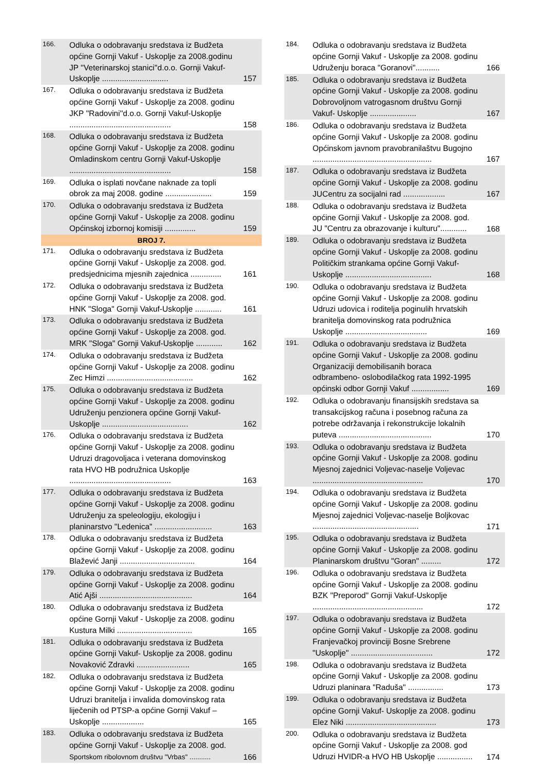| 166. | Odluka o odobravanju sredstava iz Budžeta općine Gornji Vakuf - Uskoplje za 2008.godinu JP ''Veterinarskoj stanici''d.o.o. Gornji Vakuf-Uskoplje .............................. | 157 |
| 167. | Odluka o odobravanju sredstava iz Budžeta općine Gornji Vakuf - Uskoplje za 2008. godinu JKP ''Radovini''d.o.o. Gornji Vakuf-Uskoplje .............................................. | 158 |
| 168. | Odluka o odobravanju sredstava iz Budžeta općine Gornji Vakuf - Uskoplje za 2008. godinu Omladinskom centru Gornji Vakuf-Uskoplje .............................................. | 158 |
| 169. | Odluka o isplati novčane naknade za topli obrok za maj 2008. godine ..................... | 159 |
| 170. | Odluka o odobravanju sredstava iz Budžeta općine Gornji Vakuf - Uskoplje za 2008. godinu Općinskoj izbornoj komisiji .............. | 159 |
| BROJ 7. | | |
| 171. | Odluka o odobravanju sredstava iz Budžeta općine Gornji Vakuf - Uskoplje za 2008. god. predsjednicima mjesnih zajednica .............. | 161 |
| 172. | Odluka o odobravanju sredstava iz Budžeta općine Gornji Vakuf - Uskoplje za 2008. god. HNK "Sloga" Gornji Vakuf-Uskoplje ............ | 161 |
| 173. | Odluka o odobravanju sredstava iz Budžeta općine Gornji Vakuf - Uskoplje za 2008. god. MRK "Sloga" Gornji Vakuf-Uskoplje ............ | 162 |
| 174. | Odluka o odobravanju sredstava iz Budžeta općine Gornji Vakuf - Uskoplje za 2008. godinu Zec Himzi ....................................... | 162 |
| 175. | Odluka o odobravanju sredstava iz Budžeta općine Gornji Vakuf - Uskoplje za 2008. godinu Udruženju penzionera općine Gornji Vakuf-Uskoplje ....................................... | 162 |
| 176. | Odluka o odobravanju sredstava iz Budžeta općine Gornji Vakuf - Uskoplje za 2008. godinu Udruzi dragovoljaca i veterana domovinskog rata HVO HB podružnica Uskoplje .............................................. | 163 |
| 177. | Odluka o odobravanju sredstava iz Budžeta općine Gornji Vakuf - Uskoplje za 2008. godinu Udruženju za speleologiju, ekologiju i planinarstvo "Ledenica" .......................... | 163 |
| 178. | Odluka o odobravanju sredstava iz Budžeta općine Gornji Vakuf - Uskoplje za 2008. godinu Blažević Janji .................................. | 164 |
| 179. | Odluka o odobravanju sredstava iz Budžeta općine Gornji Vakuf - Uskoplje za 2008. godinu Atić Ajši .......................................... | 164 |
| 180. | Odluka o odobravanju sredstava iz Budžeta općine Gornji Vakuf - Uskoplje za 2008. godinu Kustura Milki .................................. | 165 |
| 181. | Odluka o odobravanju sredstava iz Budžeta općine Gornji Vakuf- Uskoplje za 2008. godinu Novaković Zdravki ........................ | 165 |
| 182. | Odluka o odobravanju sredstava iz Budžeta općine Gornji Vakuf - Uskoplje za 2008. godinu Udruzi branitelja i invalida domovinskog rata liječenih od PTSP-a općine Gornji Vakuf – Uskoplje ................... | 165 |
| 183. | Odluka o odobravanju sredstava iz Budžeta općine Gornji Vakuf - Uskoplje za 2008. god. Sportskom ribolovnom društvu "Vrbas" ........... | 166 |
| 184. | Odluka o odobravanju sredstava iz Budžeta općine Gornji Vakuf - Uskoplje za 2008. godinu Udruženju boraca "Goranovi"........... | 166 |
| 185. | Odluka o odobravanju sredstava iz Budžeta općine Gornji Vakuf - Uskoplje za 2008. godinu Dobrovoljnom vatrogasnom društvu Gornji Vakuf- Uskoplje ..................... | 167 |
| 186. | Odluka o odobravanju sredstava iz Budžeta općine Gornji Vakuf - Uskoplje za 2008. godinu Općinskom javnom pravobranilaštvu Bugojno ...................................................... | 167 |
| 187. | Odluka o odobravanju sredstava iz Budžeta općine Gornji Vakuf - Uskoplje za 2008. godinu JUCentru za socijalni rad ................... | 167 |
| 188. | Odluka o odobravanju sredstava iz Budžeta općine Gornji Vakuf - Uskoplje za 2008. god. JU "Centru za obrazovanje i kulturu"............ | 168 |
| 189. | Odluka o odobravanju sredstava iz Budžeta općine Gornji Vakuf - Uskoplje za 2008. godinu Političkim strankama općine Gornji Vakuf-Uskoplje ....................................... | 168 |
| 190. | Odluka o odobravanju sredstava iz Budžeta općine Gornji Vakuf - Uskoplje za 2008. godinu Udruzi udovica i roditelja poginulih hrvatskih branitelja domovinskog rata podružnica Uskoplje ..................................... | 169 |
| 191. | Odluka o odobravanju sredstava iz Budžeta općine Gornji Vakuf - Uskoplje za 2008. godinu Organizaciji demobilisanih boraca odbrambeno- oslobodilačkog rata 1992-1995 općinski odbor Gornji Vakuf ................. | 169 |
| 192. | Odluka o odobravanju finansijskih sredstava sa transakcijskog računa i posebnog računa za potrebe održavanja i rekonstrukcije lokalnih puteva .......................................... | 170 |
| 193. | Odluka o odobravanju sredstava iz Budžeta općine Gornji Vakuf - Uskoplje za 2008. godinu Mjesnoj zajednici Voljevac-naselje Voljevac .................................................. | 170 |
| 194. | Odluka o odobravanju sredstava iz Budžeta općine Gornji Vakuf - Uskoplje za 2008. godinu Mjesnoj zajednici Voljevac-naselje Boljkovac ................................................ | 171 |
| 195. | Odluka o odobravanju sredstava iz Budžeta općine Gornji Vakuf - Uskoplje za 2008. godinu Planinarskom društvu "Goran" ......... | 172 |
| 196. | Odluka o odobravanju sredstava iz Budžeta općine Gornji Vakuf - Uskoplje za 2008. godinu BZK "Preporod" Gornji Vakuf-Uskoplje .................................................. | 172 |
| 197. | Odluka o odobravanju sredstava iz Budžeta općine Gornji Vakuf - Uskoplje za 2008. godinu Franjevačkoj provinciji Bosne Srebrene "Uskoplje" ..................................... | 172 |
| 198. | Odluka o odobravanju sredstava iz Budžeta općine Gornji Vakuf - Uskoplje za 2008. godinu Udruzi planinara "Raduša" ................ | 173 |
| 199. | Odluka o odobravanju sredstava iz Budžeta općine Gornji Vakuf- Uskoplje za 2008. godinu Elez Niki ......................................... | 173 |
| 200. | Odluka o odobravanju sredstava iz Budžeta općine Gornji Vakuf - Uskoplje za 2008. god Udruzi HVIDR-a HVO HB Uskoplje ................ | 174 |